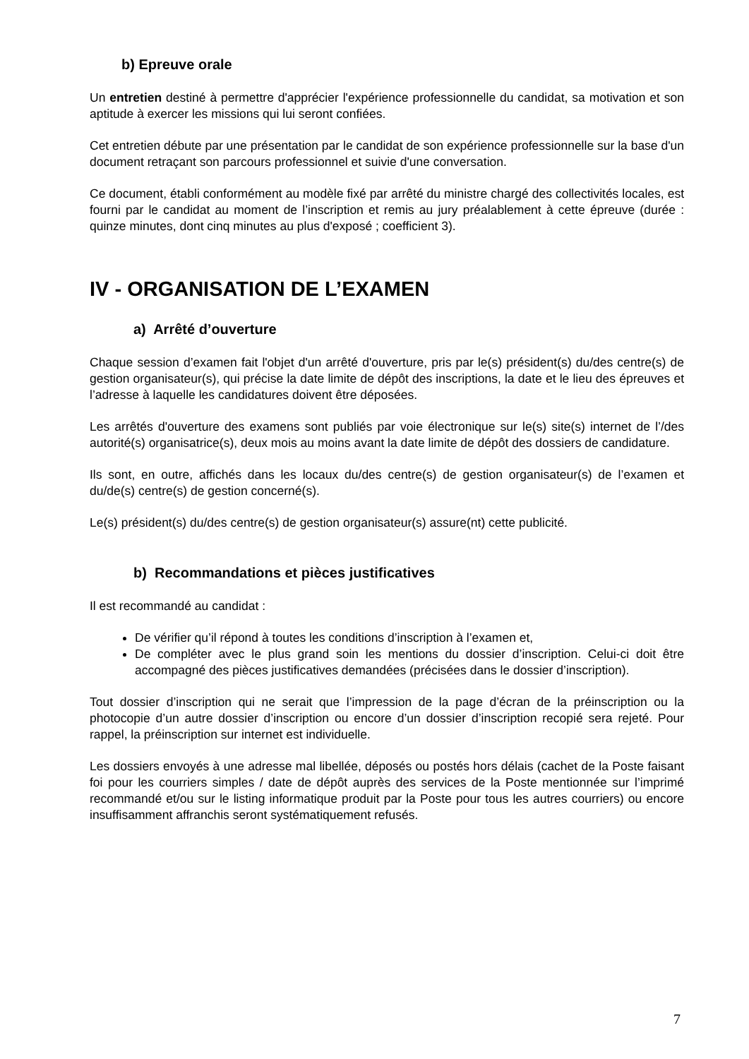b) Epreuve orale
Un entretien destiné à permettre d'apprécier l'expérience professionnelle du candidat, sa motivation et son aptitude à exercer les missions qui lui seront confiées.
Cet entretien débute par une présentation par le candidat de son expérience professionnelle sur la base d'un document retraçant son parcours professionnel et suivie d'une conversation.
Ce document, établi conformément au modèle fixé par arrêté du ministre chargé des collectivités locales, est fourni par le candidat au moment de l’inscription et remis au jury préalablement à cette épreuve (durée : quinze minutes, dont cinq minutes au plus d'exposé ; coefficient 3).
IV - ORGANISATION DE L’EXAMEN
a) Arrêté d’ouverture
Chaque session d’examen fait l'objet d'un arrêté d'ouverture, pris par le(s) président(s) du/des centre(s) de gestion organisateur(s), qui précise la date limite de dépôt des inscriptions, la date et le lieu des épreuves et l’adresse à laquelle les candidatures doivent être déposées.
Les arrêtés d'ouverture des examens sont publiés par voie électronique sur le(s) site(s) internet de l’/des autorité(s) organisatrice(s), deux mois au moins avant la date limite de dépôt des dossiers de candidature.
Ils sont, en outre, affichés dans les locaux du/des centre(s) de gestion organisateur(s) de l’examen et du/de(s) centre(s) de gestion concerné(s).
Le(s) président(s) du/des centre(s) de gestion organisateur(s) assure(nt) cette publicité.
b) Recommandations et pièces justificatives
Il est recommandé au candidat :
De vérifier qu’il répond à toutes les conditions d’inscription à l’examen et,
De compléter avec le plus grand soin les mentions du dossier d’inscription. Celui-ci doit être accompagné des pièces justificatives demandées (précisées dans le dossier d’inscription).
Tout dossier d’inscription qui ne serait que l’impression de la page d’écran de la préinscription ou la photocopie d’un autre dossier d’inscription ou encore d’un dossier d’inscription recopié sera rejeté. Pour rappel, la préinscription sur internet est individuelle.
Les dossiers envoyés à une adresse mal libellée, déposés ou postés hors délais (cachet de la Poste faisant foi pour les courriers simples / date de dépôt auprès des services de la Poste mentionnée sur l’imprimé recommandé et/ou sur le listing informatique produit par la Poste pour tous les autres courriers) ou encore insuffisamment affranchis seront systématiquement refusés.
7